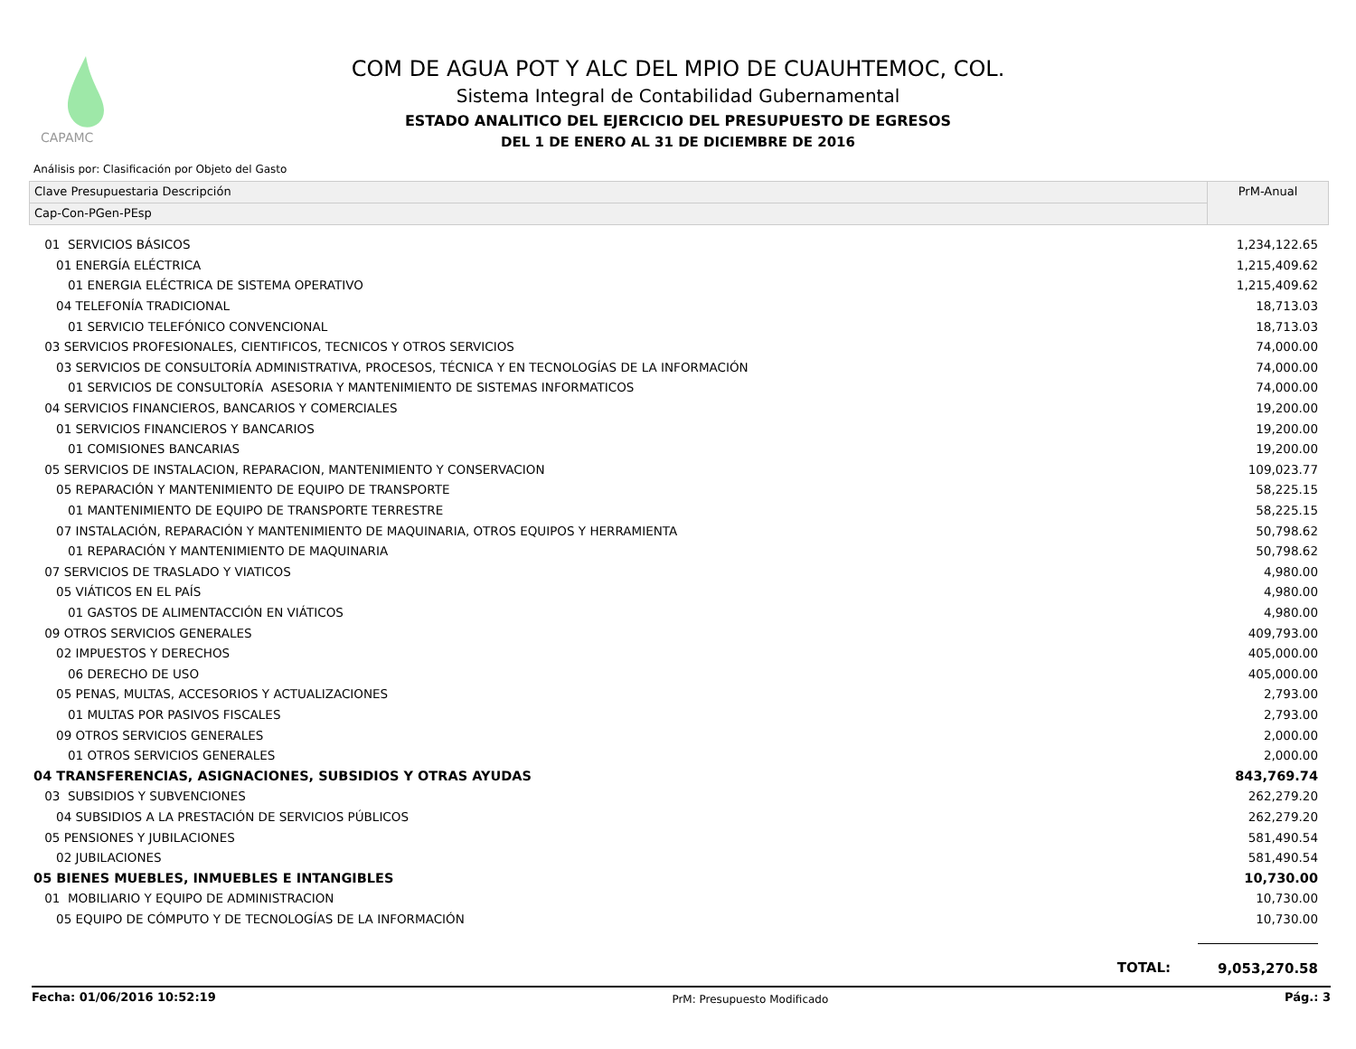CAPAMC
COM DE AGUA POT Y ALC DEL MPIO DE CUAUHTEMOC, COL.
Sistema Integral de Contabilidad Gubernamental
ESTADO ANALITICO DEL EJERCICIO DEL PRESUPUESTO DE EGRESOS
DEL 1 DE ENERO AL 31 DE DICIEMBRE DE 2016
Análisis por: Clasificación por Objeto del Gasto
Clave Presupuestaria Descripción
Cap-Con-PGen-PEsp
PrM-Anual
| 01 SERVICIOS BÁSICOS | 1,234,122.65 |
| 01 ENERGÍA ELÉCTRICA | 1,215,409.62 |
| 01 ENERGIA ELÉCTRICA DE SISTEMA OPERATIVO | 1,215,409.62 |
| 04 TELEFONÍA TRADICIONAL | 18,713.03 |
| 01 SERVICIO TELEFÓNICO CONVENCIONAL | 18,713.03 |
| 03 SERVICIOS PROFESIONALES, CIENTIFICOS, TECNICOS Y OTROS SERVICIOS | 74,000.00 |
| 03 SERVICIOS DE CONSULTORÍA ADMINISTRATIVA, PROCESOS, TÉCNICA Y EN TECNOLOGÍAS DE LA INFORMACIÓN | 74,000.00 |
| 01 SERVICIOS DE CONSULTORÍA ASESORIA Y MANTENIMIENTO DE SISTEMAS INFORMATICOS | 74,000.00 |
| 04 SERVICIOS FINANCIEROS, BANCARIOS Y COMERCIALES | 19,200.00 |
| 01 SERVICIOS FINANCIEROS Y BANCARIOS | 19,200.00 |
| 01 COMISIONES BANCARIAS | 19,200.00 |
| 05 SERVICIOS DE INSTALACION, REPARACION, MANTENIMIENTO Y CONSERVACION | 109,023.77 |
| 05 REPARACIÓN Y MANTENIMIENTO DE EQUIPO DE TRANSPORTE | 58,225.15 |
| 01 MANTENIMIENTO DE EQUIPO DE TRANSPORTE TERRESTRE | 58,225.15 |
| 07 INSTALACIÓN, REPARACIÓN Y MANTENIMIENTO DE MAQUINARIA, OTROS EQUIPOS Y HERRAMIENTA | 50,798.62 |
| 01 REPARACIÓN Y MANTENIMIENTO DE MAQUINARIA | 50,798.62 |
| 07 SERVICIOS DE TRASLADO Y VIATICOS | 4,980.00 |
| 05 VIÁTICOS EN EL PAÍS | 4,980.00 |
| 01 GASTOS DE ALIMENTACCIÓN EN VIÁTICOS | 4,980.00 |
| 09 OTROS SERVICIOS GENERALES | 409,793.00 |
| 02 IMPUESTOS Y DERECHOS | 405,000.00 |
| 06 DERECHO DE USO | 405,000.00 |
| 05 PENAS, MULTAS, ACCESORIOS Y ACTUALIZACIONES | 2,793.00 |
| 01 MULTAS POR PASIVOS FISCALES | 2,793.00 |
| 09 OTROS SERVICIOS GENERALES | 2,000.00 |
| 01 OTROS SERVICIOS GENERALES | 2,000.00 |
| 04 TRANSFERENCIAS, ASIGNACIONES, SUBSIDIOS Y OTRAS AYUDAS | 843,769.74 |
| 03 SUBSIDIOS Y SUBVENCIONES | 262,279.20 |
| 04 SUBSIDIOS A LA PRESTACIÓN DE SERVICIOS PÚBLICOS | 262,279.20 |
| 05 PENSIONES Y JUBILACIONES | 581,490.54 |
| 02 JUBILACIONES | 581,490.54 |
| 05 BIENES MUEBLES, INMUEBLES E INTANGIBLES | 10,730.00 |
| 01 MOBILIARIO Y EQUIPO DE ADMINISTRACION | 10,730.00 |
| 05 EQUIPO DE CÓMPUTO Y DE TECNOLOGÍAS DE LA INFORMACIÓN | 10,730.00 |
TOTAL: 9,053,270.58
Fecha: 01/06/2016 10:52:19 PrM: Presupuesto Modificado Pág.: 3